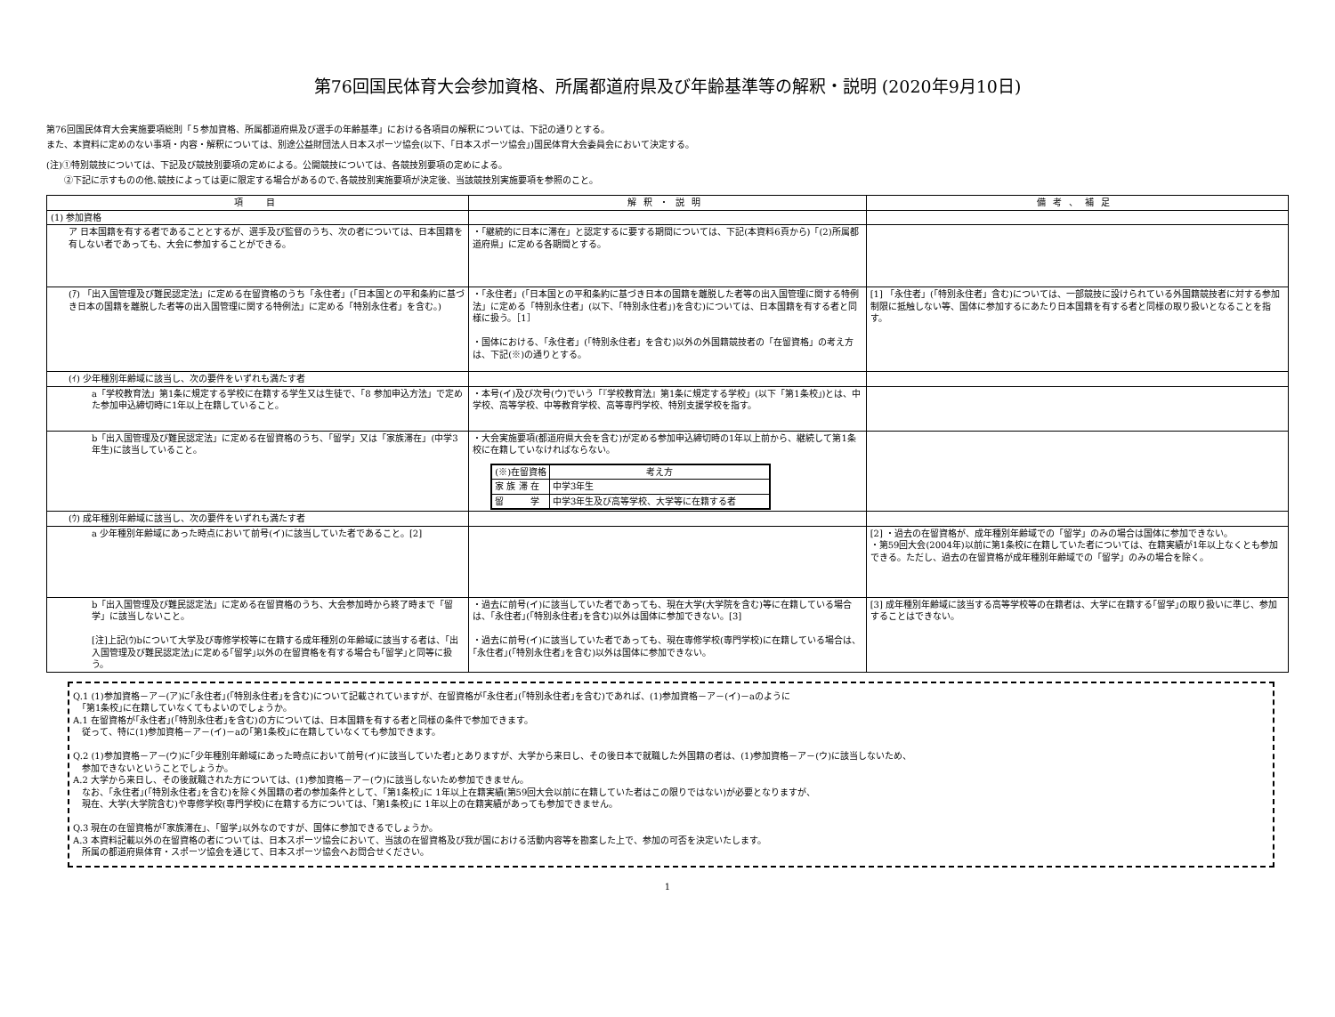第76回国民体育大会参加資格、所属都道府県及び年齢基準等の解釈・説明 (2020年9月10日)
第76回国民体育大会実施要項総則「５参加資格、所属都道府県及び選手の年齢基準」における各項目の解釈については、下記の通りとする。
また、本資料に定めのない事項・内容・解釈については、別途公益財団法人日本スポーツ協会(以下、「日本スポーツ協会」)国民体育大会委員会において決定する。
(注)①特別競技については、下記及び競技別要項の定めによる。公開競技については、各競技別要項の定めによる。
　　②下記に示すものの他､競技によっては更に限定する場合があるので､各競技別実施要項が決定後、当該競技別実施要項を参照のこと。
| 項 目 | 解釈・説明 | 備考、補足 |
| --- | --- | --- |
| (1) 参加資格 | | |
| ア 日本国籍を有する者であることとするが、選手及び監督のうち、次の者については、日本国籍を有しない者であっても、大会に参加することができる。 | ・「継続的に日本に滞在」と認定するに要する期間については、下記(本資料6頁から)「(2)所属都道府県」に定める各期間とする。 | |
| (ｱ) 「出入国管理及び難民認定法」に定める在留資格のうち「永住者」(「日本国との平和条約に基づき日本の国籍を離脱した者等の出入国管理に関する特例法」に定める「特別永住者」を含む。) | ・「永住者」(「日本国との平和条約に基づき日本の国籍を離脱した者等の出入国管理に関する特例法」に定める「特別永住者」(以下、「特別永住者」)を含む)については、日本国籍を有する者と同様に扱う。［1］ ・国体における､「永住者」(「特別永住者」を含む)以外の外国籍競技者の「在留資格」の考え方は、下記(※)の通りとする。 | [1] 「永住者」(「特別永住者」含む)については、一部競技に設けられている外国籍競技者に対する参加制限に抵触しない等、国体に参加するにあたり日本国籍を有する者と同様の取り扱いとなることを指す。 |
| (ｲ) 少年種別年齢域に該当し、次の要件をいずれも満たす者 | | |
| a「学校教育法」第1条に規定する学校に在籍する学生又は生徒で、「8 参加申込方法」で定めた参加申込締切時に1年以上在籍していること。 | ・本号(イ)及び次号(ウ)でいう「『学校教育法』第1条に規定する学校」(以下「第1条校」)とは、中学校、高等学校、中等教育学校、高等専門学校、特別支援学校を指す。 | |
| b「出入国管理及び難民認定法」に定める在留資格のうち、「留学」又は「家族滞在」(中学3年生)に該当していること。 | ・大会実施要項(都道府県大会を含む)が定める参加申込締切時の1年以上前から、継続して第1条校に在籍していなければならない。 / (※)在留資格 / 考え方 / / 家 族 滞 在 / 中学3年生 / / 留 学 / 中学3年生及び高等学校、大学等に在籍する者 / | |
| (ｳ) 成年種別年齢域に該当し、次の要件をいずれも満たす者 | | |
| a 少年種別年齢域にあった時点において前号(イ)に該当していた者であること。[2] | | [2] ・過去の在留資格が、成年種別年齢域での「留学」のみの場合は国体に参加できない。 ・第59回大会(2004年)以前に第1条校に在籍していた者については、在籍実績が1年以上なくとも参加できる。ただし、過去の在留資格が成年種別年齢域での「留学」のみの場合を除く。 |
| b「出入国管理及び難民認定法」に定める在留資格のうち、大会参加時から終了時まで「留学」に該当しないこと。 [注]上記(ｳ)bについて大学及び専修学校等に在籍する成年種別の年齢域に該当する者は、｢出入国管理及び難民認定法｣に定める｢留学｣以外の在留資格を有する場合も｢留学｣と同等に扱う。 | ・過去に前号(イ)に該当していた者であっても、現在大学(大学院を含む)等に在籍している場合は、｢永住者｣(｢特別永住者｣を含む)以外は国体に参加できない。[3] ・過去に前号(イ)に該当していた者であっても、現在専修学校(専門学校)に在籍している場合は、｢永住者｣(｢特別永住者｣を含む)以外は国体に参加できない。 | [3] 成年種別年齢域に該当する高等学校等の在籍者は、大学に在籍する｢留学｣の取り扱いに準じ、参加することはできない。 |
Q.1 (1)参加資格－ア－(ア)に｢永住者｣(｢特別永住者｣を含む)について記載されていますが、在留資格が｢永住者｣(｢特別永住者｣を含む)であれば、(1)参加資格－ア－(イ)－aのように
　｢第1条校｣に在籍していなくてもよいのでしょうか。
A.1 在留資格が｢永住者｣(｢特別永住者｣を含む)の方については、日本国籍を有する者と同様の条件で参加できます。
　従って、特に(1)参加資格－ア－(イ)－aの｢第1条校｣に在籍していなくても参加できます。
Q.2 (1)参加資格－ア－(ウ)に｢少年種別年齢域にあった時点において前号(イ)に該当していた者｣とありますが、大学から来日し、その後日本で就職した外国籍の者は、(1)参加資格－ア－(ウ)に該当しないため、
　参加できないということでしょうか。
A.2 大学から来日し、その後就職された方については、(1)参加資格－ア－(ウ)に該当しないため参加できません。
　なお、｢永住者｣(｢特別永住者｣を含む)を除く外国籍の者の参加条件として、｢第1条校｣に 1年以上在籍実績(第59回大会以前に在籍していた者はこの限りではない)が必要となりますが、
　現在、大学(大学院含む)や専修学校(専門学校)に在籍する方については、｢第1条校｣に 1年以上の在籍実績があっても参加できません。
Q.3 現在の在留資格が｢家族滞在｣、｢留学｣以外なのですが、国体に参加できるでしょうか。
A.3 本資料記載以外の在留資格の者については、日本スポーツ協会において、当該の在留資格及び我が国における活動内容等を勘案した上で、参加の可否を決定いたします。
　所属の都道府県体育・スポーツ協会を通じて、日本スポーツ協会へお問合せください。
1